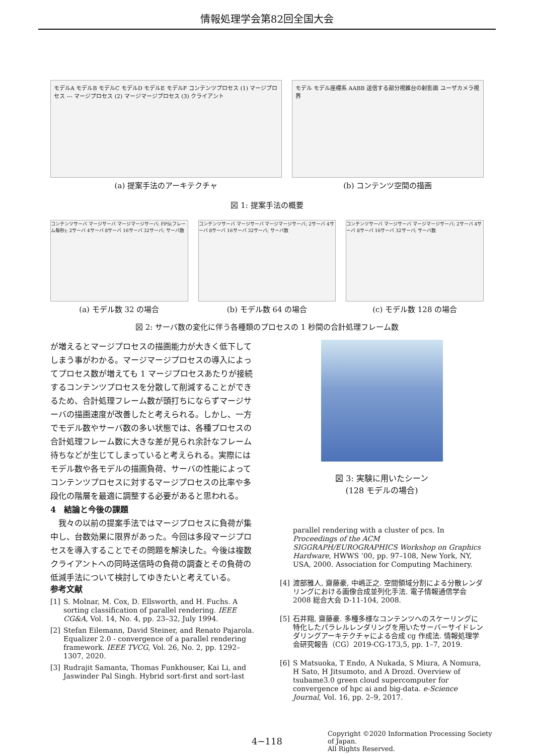情報処理学会第82回全国大会
モデルA モデルB モデルC モデルD モデルE モデルF コンテンツプロセス (1) マージプロセス --- マージプロセス (2) マージマージプロセス (3) クライアント
(a) 提案手法のアーキテクチャ
モデル モデル座標系 AABB 送信する部分視錐台の射影面 ユーザカメラ視界
(b) コンテンツ空間の描画
図 1: 提案手法の概要
コンテンツサーバ マージサーバ マージマージサーバ; FPS(フレーム毎秒); 2サーバ 4サーバ 8サーバ 16サーバ 32サーバ; サーバ数
(a) モデル数 32 の場合
コンテンツサーバ マージサーバ マージマージサーバ; 2サーバ 4サーバ 8サーバ 16サーバ 32サーバ; サーバ数
(b) モデル数 64 の場合
コンテンツサーバ マージサーバ マージマージサーバ; 2サーバ 4サーバ 8サーバ 16サーバ 32サーバ; サーバ数
(c) モデル数 128 の場合
図 2: サーバ数の変化に伴う各種類のプロセスの 1 秒間の合計処理フレーム数
が増えるとマージプロセスの描画能力が大きく低下してしまう事がわかる。マージマージプロセスの導入によってプロセス数が増えても 1 マージプロセスあたりが接続するコンテンツプロセスを分散して削減することができるため、合計処理フレーム数が頭打ちにならずマージサーバの描画速度が改善したと考えられる。しかし、一方でモデル数やサーバ数の多い状態では、各種プロセスの合計処理フレーム数に大きな差が見られ余計なフレーム待ちなどが生じてしまっていると考えられる。実際にはモデル数や各モデルの描画負荷、サーバの性能によってコンテンツプロセスに対するマージプロセスの比率や多段化の階層を最適に調整する必要があると思われる。
4　結論と今後の課題
　我々の以前の提案手法ではマージプロセスに負荷が集中し、台数効果に限界があった。今回は多段マージプロセスを導入することでその問題を解決した。今後は複数クライアントへの同時送信時の負荷の調査とその負荷の低減手法について検討してゆきたいと考えている。
参考文献
[1] S. Molnar, M. Cox, D. Ellsworth, and H. Fuchs. A sorting classification of parallel rendering. IEEE CG&A, Vol. 14, No. 4, pp. 23–32, July 1994.
[2] Stefan Eilemann, David Steiner, and Renato Pajarola. Equalizer 2.0 - convergence of a parallel rendering framework. IEEE TVCG, Vol. 26, No. 2, pp. 1292–1307, 2020.
[3] Rudrajit Samanta, Thomas Funkhouser, Kai Li, and Jaswinder Pal Singh. Hybrid sort-first and sort-last
図 3: 実験に用いたシーン
(128 モデルの場合)
parallel rendering with a cluster of pcs. In Proceedings of the ACM SIGGRAPH/EUROGRAPHICS Workshop on Graphics Hardware, HWWS ’00, pp. 97–108, New York, NY, USA, 2000. Association for Computing Machinery.
[4] 渡部雅人, 齋藤豪, 中嶋正之. 空間領域分割による分散レンダリングにおける画像合成並列化手法. 電子情報通信学会 2008 総合大会 D-11-104, 2008.
[5] 石井翔, 齋藤豪. 多種多様なコンテンツへのスケーリングに特化したパラレルレンダリングを用いたサーバーサイドレンダリングアーキテクチャによる合成 cg 作成法. 情報処理学会研究報告（CG）2019-CG-173,5, pp. 1–7, 2019.
[6] S Matsuoka, T Endo, A Nukada, S Miura, A Nomura, H Sato, H Jitsumoto, and A Drozd. Overview of tsubame3.0 green cloud supercomputer for convergence of hpc ai and big-data. e-Science Journal, Vol. 16, pp. 2–9, 2017.
4−118
Copyright ©2020 Information Processing Society of Japan.
All Rights Reserved.